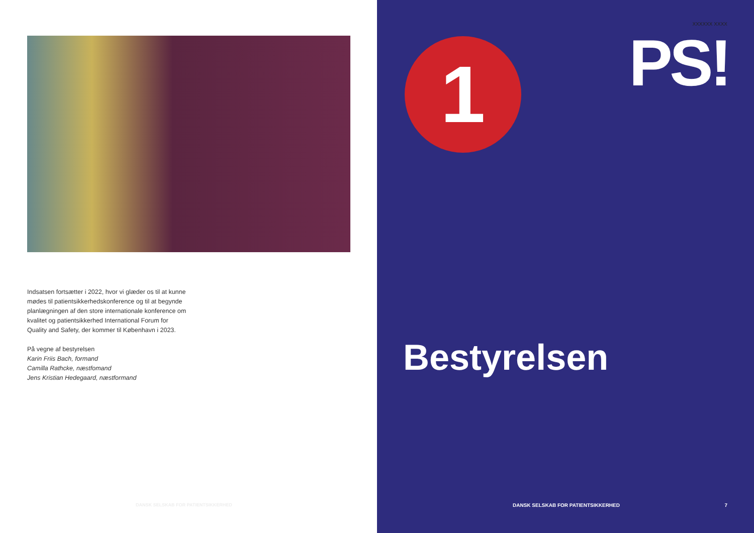Indsatsen fortsætter i 2022, hvor vi glæder os til at kunne mødes til patientsikkerhedskonference og til at begynde planlægningen af den store internationale konference om kvalitet og patientsikkerhed International Forum for Quality and Safety, der kommer til København i 2023.
På vegne af bestyrelsen
Karin Friis Bach, formand
Camilla Rathcke, næstfomand
Jens Kristian Hedegaard, næstformand
DANSK SELSKAB FOR PATIENTSIKKERHED
XXXXXX XXXX
1 PS!
Bestyrelsen
DANSK SELSKAB FOR PATIENTSIKKERHED 7